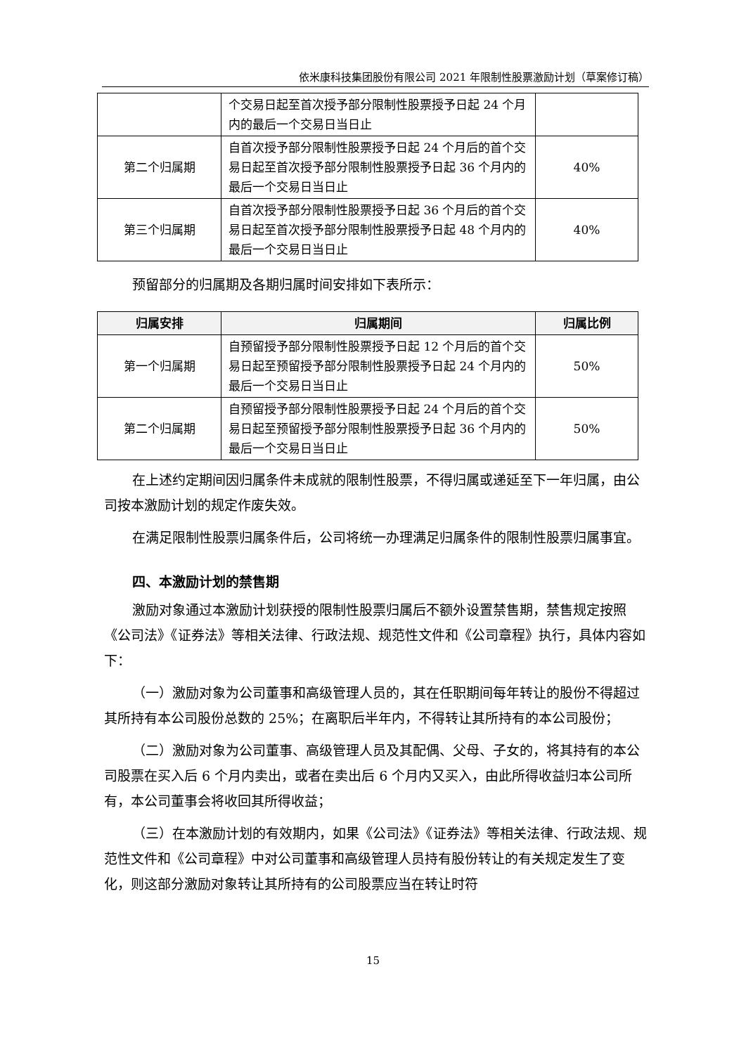依米康科技集团股份有限公司 2021 年限制性股票激励计划（草案修订稿）
| | 个交易日起至首次授予部分限制性股票授予日起 24 个月内的最后一个交易日当日止 | |
| 第二个归属期 | 自首次授予部分限制性股票授予日起 24 个月后的首个交易日起至首次授予部分限制性股票授予日起 36 个月内的最后一个交易日当日止 | 40% |
| 第三个归属期 | 自首次授予部分限制性股票授予日起 36 个月后的首个交易日起至首次授予部分限制性股票授予日起 48 个月内的最后一个交易日当日止 | 40% |
预留部分的归属期及各期归属时间安排如下表所示：
| 归属安排 | 归属期间 | 归属比例 |
| --- | --- | --- |
| 第一个归属期 | 自预留授予部分限制性股票授予日起 12 个月后的首个交易日起至预留授予部分限制性股票授予日起 24 个月内的最后一个交易日当日止 | 50% |
| 第二个归属期 | 自预留授予部分限制性股票授予日起 24 个月后的首个交易日起至预留授予部分限制性股票授予日起 36 个月内的最后一个交易日当日止 | 50% |
在上述约定期间因归属条件未成就的限制性股票，不得归属或递延至下一年归属，由公司按本激励计划的规定作废失效。
在满足限制性股票归属条件后，公司将统一办理满足归属条件的限制性股票归属事宜。
四、本激励计划的禁售期
激励对象通过本激励计划获授的限制性股票归属后不额外设置禁售期，禁售规定按照《公司法》《证券法》等相关法律、行政法规、规范性文件和《公司章程》执行，具体内容如下：
（一）激励对象为公司董事和高级管理人员的，其在任职期间每年转让的股份不得超过其所持有本公司股份总数的 25%；在离职后半年内，不得转让其所持有的本公司股份；
（二）激励对象为公司董事、高级管理人员及其配偶、父母、子女的，将其持有的本公司股票在买入后 6 个月内卖出，或者在卖出后 6 个月内又买入，由此所得收益归本公司所有，本公司董事会将收回其所得收益；
（三）在本激励计划的有效期内，如果《公司法》《证券法》等相关法律、行政法规、规范性文件和《公司章程》中对公司董事和高级管理人员持有股份转让的有关规定发生了变化，则这部分激励对象转让其所持有的公司股票应当在转让时符
15